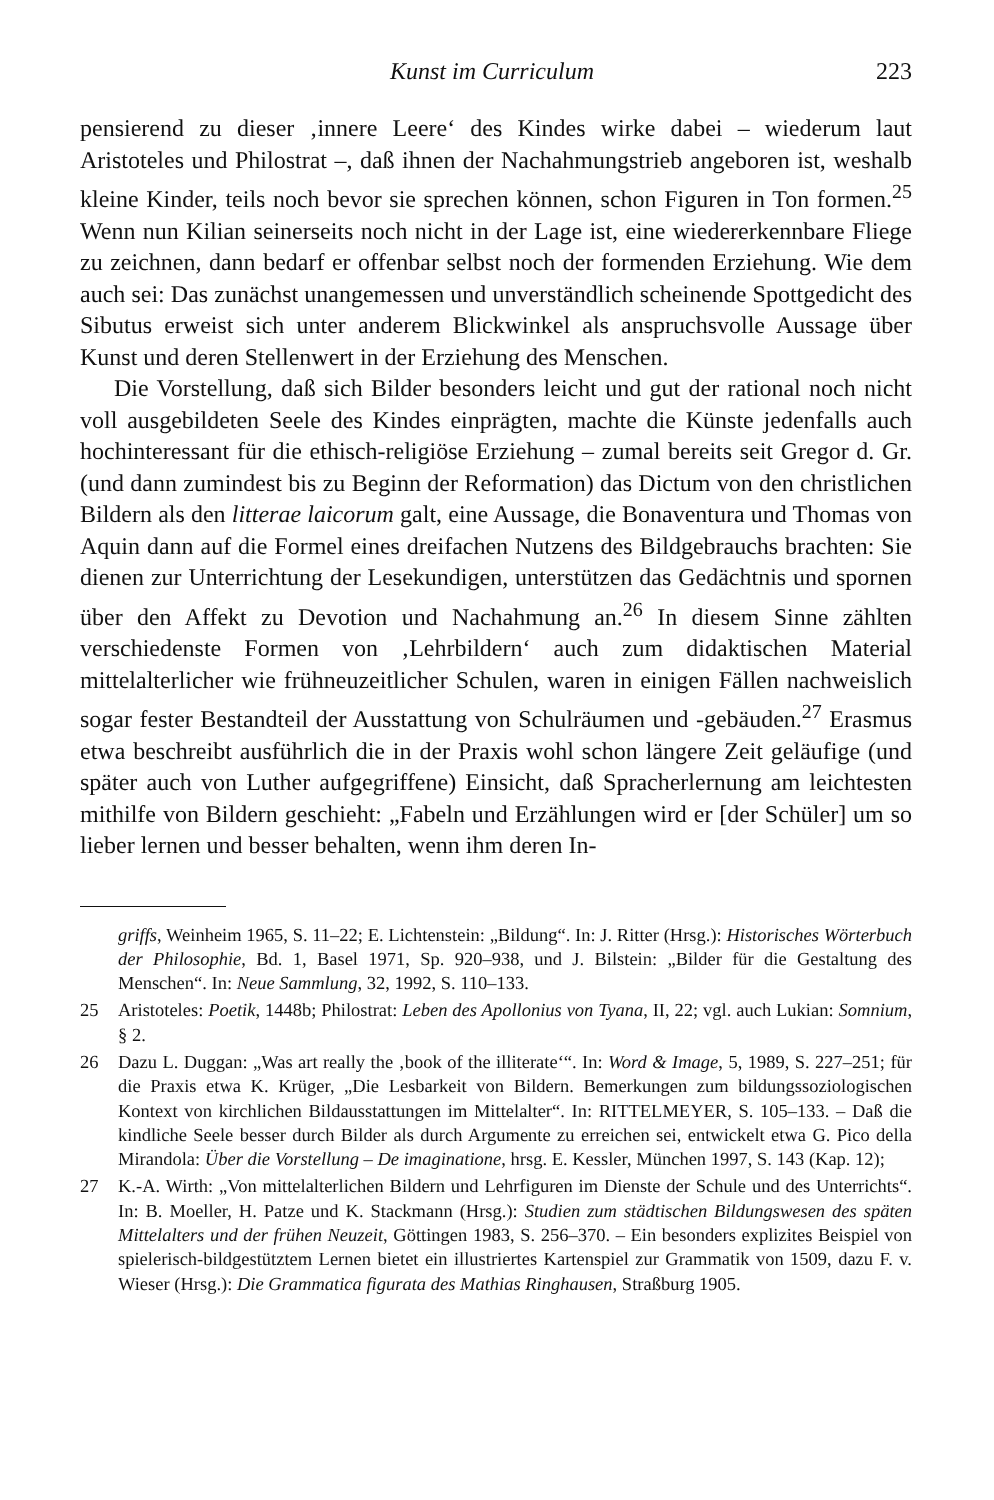Kunst im Curriculum 223
pensierend zu dieser ‚innere Leere‘ des Kindes wirke dabei – wiederum laut Aristoteles und Philostrat –, daß ihnen der Nachahmungstrieb angeboren ist, weshalb kleine Kinder, teils noch bevor sie sprechen können, schon Figuren in Ton formen.<sup>25</sup> Wenn nun Kilian seinerseits noch nicht in der Lage ist, eine wiedererkennbare Fliege zu zeichnen, dann bedarf er offenbar selbst noch der formenden Erziehung. Wie dem auch sei: Das zunächst unangemessen und unverständlich scheinende Spottgedicht des Sibutus erweist sich unter anderem Blickwinkel als anspruchsvolle Aussage über Kunst und deren Stellenwert in der Erziehung des Menschen.
Die Vorstellung, daß sich Bilder besonders leicht und gut der rational noch nicht voll ausgebildeten Seele des Kindes einprägten, machte die Künste jedenfalls auch hochinteressant für die ethisch-religiöse Erziehung – zumal bereits seit Gregor d. Gr. (und dann zumindest bis zu Beginn der Reformation) das Dictum von den christlichen Bildern als den litterae laicorum galt, eine Aussage, die Bonaventura und Thomas von Aquin dann auf die Formel eines dreifachen Nutzens des Bildgebrauchs brachten: Sie dienen zur Unterrichtung der Lesekundigen, unterstützen das Gedächtnis und spornen über den Affekt zu Devotion und Nachahmung an.<sup>26</sup> In diesem Sinne zählten verschiedenste Formen von ‚Lehrbildern‘ auch zum didaktischen Material mittelalterlicher wie frühneuzeitlicher Schulen, waren in einigen Fällen nachweislich sogar fester Bestandteil der Ausstattung von Schulräumen und -gebäuden.<sup>27</sup> Erasmus etwa beschreibt ausführlich die in der Praxis wohl schon längere Zeit geläufige (und später auch von Luther aufgegriffene) Einsicht, daß Spracherlernung am leichtesten mithilfe von Bildern geschieht: „Fabeln und Erzählungen wird er [der Schüler] um so lieber lernen und besser behalten, wenn ihm deren In-
griffs, Weinheim 1965, S. 11–22; E. Lichtenstein: „Bildung“. In: J. Ritter (Hrsg.): Historisches Wörterbuch der Philosophie, Bd. 1, Basel 1971, Sp. 920–938, und J. Bilstein: „Bilder für die Gestaltung des Menschen“. In: Neue Sammlung, 32, 1992, S. 110–133.
25 Aristoteles: Poetik, 1448b; Philostrat: Leben des Apollonius von Tyana, II, 22; vgl. auch Lukian: Somnium, § 2.
26 Dazu L. Duggan: „Was art really the ‚book of the illiterate‘“. In: Word & Image, 5, 1989, S. 227–251; für die Praxis etwa K. Krüger, „Die Lesbarkeit von Bildern. Bemerkungen zum bildungssoziologischen Kontext von kirchlichen Bildausstattungen im Mittelalter“. In: RITTELMEYER, S. 105–133. – Daß die kindliche Seele besser durch Bilder als durch Argumente zu erreichen sei, entwickelt etwa G. Pico della Mirandola: Über die Vorstellung – De imaginatione, hrsg. E. Kessler, München 1997, S. 143 (Kap. 12);
27 K.-A. Wirth: „Von mittelalterlichen Bildern und Lehrfiguren im Dienste der Schule und des Unterrichts“. In: B. Moeller, H. Patze und K. Stackmann (Hrsg.): Studien zum städtischen Bildungswesen des späten Mittelalters und der frühen Neuzeit, Göttingen 1983, S. 256–370. – Ein besonders explizites Beispiel von spielerisch-bildgestütztem Lernen bietet ein illustriertes Kartenspiel zur Grammatik von 1509, dazu F. v. Wieser (Hrsg.): Die Grammatica figurata des Mathias Ringhausen, Straßburg 1905.